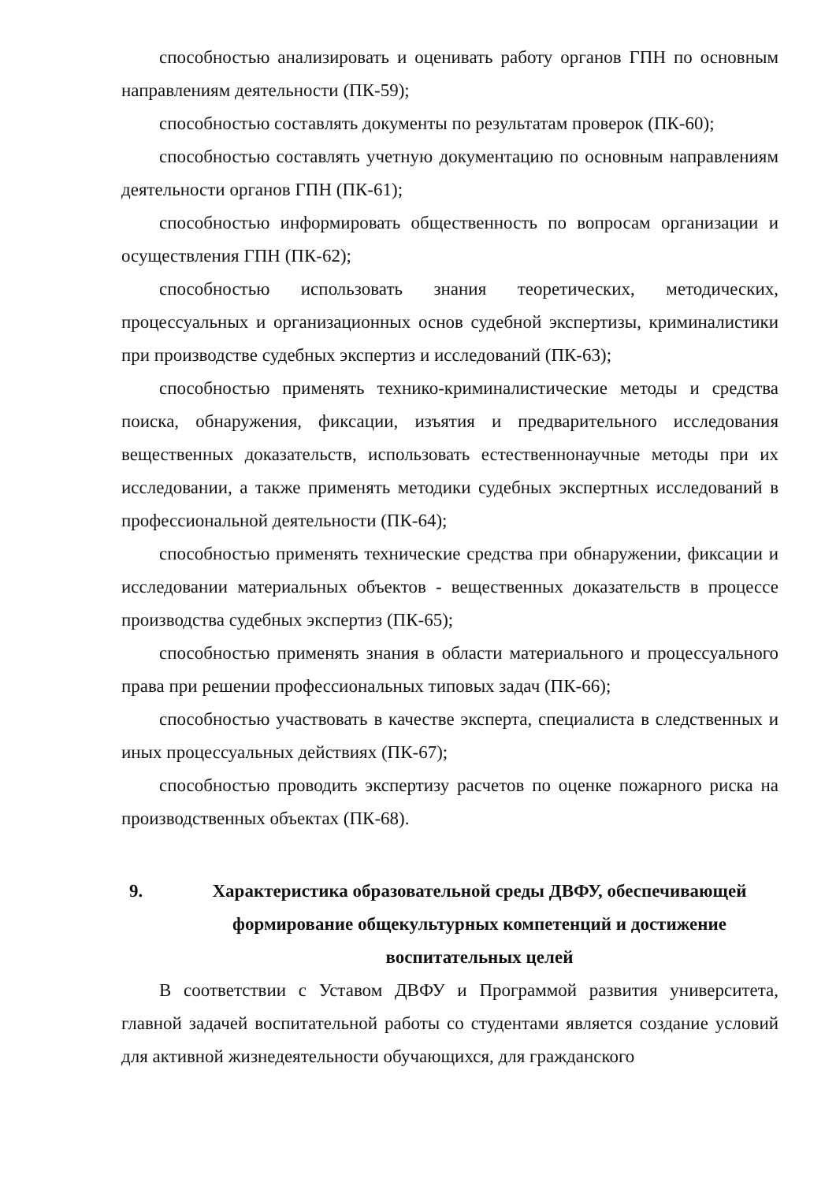способностью анализировать и оценивать работу органов ГПН по основным направлениям деятельности (ПК-59);
способностью составлять документы по результатам проверок (ПК-60);
способностью составлять учетную документацию по основным направлениям деятельности органов ГПН (ПК-61);
способностью информировать общественность по вопросам организации и осуществления ГПН (ПК-62);
способностью использовать знания теоретических, методических, процессуальных и организационных основ судебной экспертизы, криминалистики при производстве судебных экспертиз и исследований (ПК-63);
способностью применять технико-криминалистические методы и средства поиска, обнаружения, фиксации, изъятия и предварительного исследования вещественных доказательств, использовать естественнонаучные методы при их исследовании, а также применять методики судебных экспертных исследований в профессиональной деятельности (ПК-64);
способностью применять технические средства при обнаружении, фиксации и исследовании материальных объектов - вещественных доказательств в процессе производства судебных экспертиз (ПК-65);
способностью применять знания в области материального и процессуального права при решении профессиональных типовых задач (ПК-66);
способностью участвовать в качестве эксперта, специалиста в следственных и иных процессуальных действиях (ПК-67);
способностью проводить экспертизу расчетов по оценке пожарного риска на производственных объектах (ПК-68).
9. Характеристика образовательной среды ДВФУ, обеспечивающей формирование общекультурных компетенций и достижение воспитательных целей
В соответствии с Уставом ДВФУ и Программой развития университета, главной задачей воспитательной работы со студентами является создание условий для активной жизнедеятельности обучающихся, для гражданского